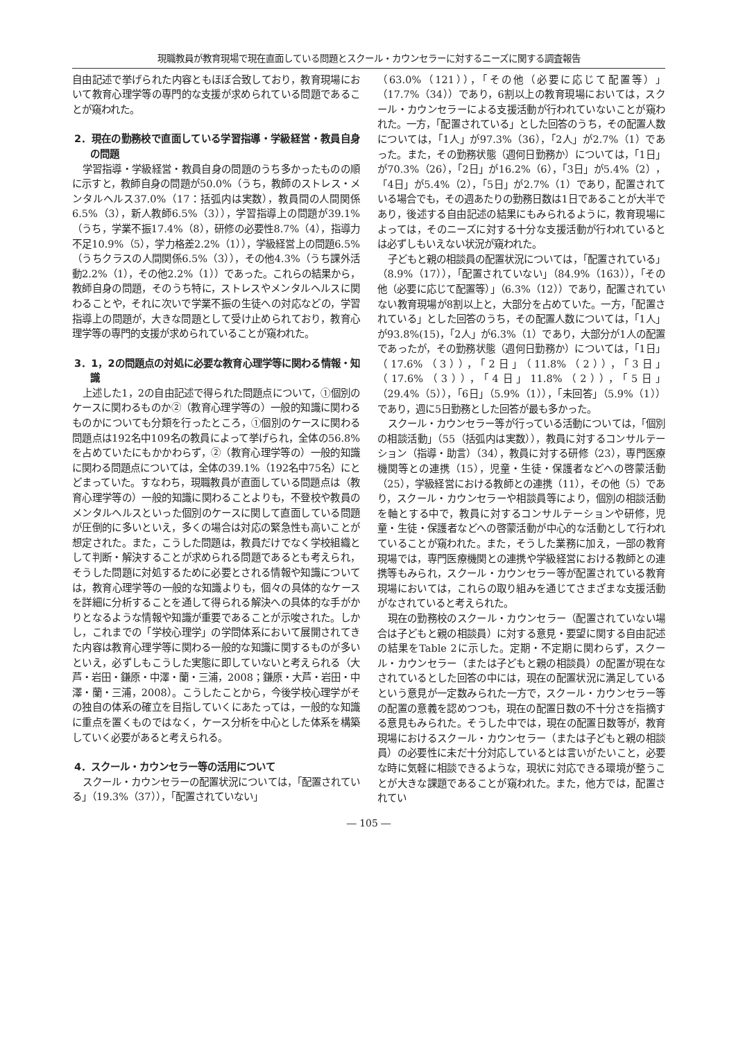現職教員が教育現場で現在直面している問題とスクール・カウンセラーに対するニーズに関する調査報告
自由記述で挙げられた内容ともほぼ合致しており，教育現場において教育心理学等の専門的な支援が求められている問題であることが窺われた。
2．現在の勤務校で直面している学習指導・学級経営・教員自身の問題
学習指導・学級経営・教員自身の問題のうち多かったものの順に示すと，教師自身の問題が50.0%（うち，教師のストレス・メンタルヘルス37.0%（17：括弧内は実数），教員間の人間関係6.5%（3），新人教師6.5%（3）），学習指導上の問題が39.1%（うち，学業不振17.4%（8），研修の必要性8.7%（4），指導力不足10.9%（5），学力格差2.2%（1）），学級経営上の問題6.5%（うちクラスの人間関係6.5%（3）），その他4.3%（うち課外活動2.2%（1），その他2.2%（1））であった。これらの結果から，教師自身の問題，そのうち特に，ストレスやメンタルヘルスに関わることや，それに次いで学業不振の生徒への対応などの，学習指導上の問題が，大きな問題として受け止められており，教育心理学等の専門的支援が求められていることが窺われた。
3．1，2の問題点の対処に必要な教育心理学等に関わる情報・知識
上述した1，2の自由記述で得られた問題点について，①個別のケースに関わるものか②（教育心理学等の）一般的知識に関わるものかについても分類を行ったところ，①個別のケースに関わる問題点は192名中109名の教員によって挙げられ，全体の56.8%を占めていたにもかかわらず，②（教育心理学等の）一般的知識に関わる問題点については，全体の39.1%（192名中75名）にとどまっていた。すなわち，現職教員が直面している問題点は（教育心理学等の）一般的知識に関わることよりも，不登校や教員のメンタルヘルスといった個別のケースに関して直面している問題が圧倒的に多いといえ，多くの場合は対応の緊急性も高いことが想定された。また，こうした問題は，教員だけでなく学校組織として判断・解決することが求められる問題であるとも考えられ，そうした問題に対処するために必要とされる情報や知識については，教育心理学等の一般的な知識よりも，個々の具体的なケースを詳細に分析することを通して得られる解決への具体的な手がかりとなるような情報や知識が重要であることが示唆された。しかし，これまでの「学校心理学」の学問体系において展開されてきた内容は教育心理学等に関わる一般的な知識に関するものが多いといえ，必ずしもこうした実態に即していないと考えられる（大芦・岩田・鎌原・中澤・蘭・三浦，2008；鎌原・大芦・岩田・中澤・蘭・三浦，2008）。こうしたことから，今後学校心理学がその独自の体系の確立を目指していくにあたっては，一般的な知識に重点を置くものではなく，ケース分析を中心とした体系を構築していく必要があると考えられる。
4．スクール・カウンセラー等の活用について
スクール・カウンセラーの配置状況については，「配置されている」（19.3%（37）），「配置されていない」
（63.0%（121）），「その他（必要に応じて配置等）」（17.7%（34））であり，6割以上の教育現場においては，スクール・カウンセラーによる支援活動が行われていないことが窺われた。一方，「配置されている」とした回答のうち，その配置人数については，「1人」が97.3%（36），「2人」が2.7%（1）であった。また，その勤務状態（週何日勤務か）については，「1日」が70.3%（26），「2日」が16.2%（6），「3日」が5.4%（2），「4日」が5.4%（2），「5日」が2.7%（1）であり，配置されている場合でも，その週あたりの勤務日数は1日であることが大半であり，後述する自由記述の結果にもみられるように，教育現場によっては，そのニーズに対する十分な支援活動が行われているとは必ずしもいえない状況が窺われた。
子どもと親の相談員の配置状況については，「配置されている」（8.9%（17）），「配置されていない」（84.9%（163）），「その他（必要に応じて配置等）」（6.3%（12））であり，配置されていない教育現場が8割以上と，大部分を占めていた。一方，「配置されている」とした回答のうち，その配置人数については，「1人」が93.8%(15)，「2人」が6.3%（1）であり，大部分が1人の配置であったが，その勤務状態（週何日勤務か）については，「1日」（17.6%（3）），「2日」（11.8%（2）），「3日」（17.6%（3）），「4日」11.8%（2）），「5日」（29.4%（5）），「6日」（5.9%（1）），「未回答」（5.9%（1））であり，週に5日勤務とした回答が最も多かった。
スクール・カウンセラー等が行っている活動については，「個別の相談活動」（55（括弧内は実数）），教員に対するコンサルテーション（指導・助言）（34），教員に対する研修（23），専門医療機関等との連携（15），児童・生徒・保護者などへの啓蒙活動（25），学級経営における教師との連携（11），その他（5）であり，スクール・カウンセラーや相談員等により，個別の相談活動を軸とする中で，教員に対するコンサルテーションや研修，児童・生徒・保護者などへの啓蒙活動が中心的な活動として行われていることが窺われた。また，そうした業務に加え，一部の教育現場では，専門医療機関との連携や学級経営における教師との連携等もみられ，スクール・カウンセラー等が配置されている教育現場においては，これらの取り組みを通じてさまざまな支援活動がなされていると考えられた。
現在の勤務校のスクール・カウンセラー（配置されていない場合は子どもと親の相談員）に対する意見・要望に関する自由記述の結果をTable 2に示した。定期・不定期に関わらず，スクール・カウンセラー（または子どもと親の相談員）の配置が現在なされているとした回答の中には，現在の配置状況に満足しているという意見が一定数みられた一方で，スクール・カウンセラー等の配置の意義を認めつつも，現在の配置日数の不十分さを指摘する意見もみられた。そうした中では，現在の配置日数等が，教育現場におけるスクール・カウンセラー（または子どもと親の相談員）の必要性に未だ十分対応しているとは言いがたいこと，必要な時に気軽に相談できるような，現状に対応できる環境が整うことが大きな課題であることが窺われた。また，他方では，配置されてい
― 105 ―